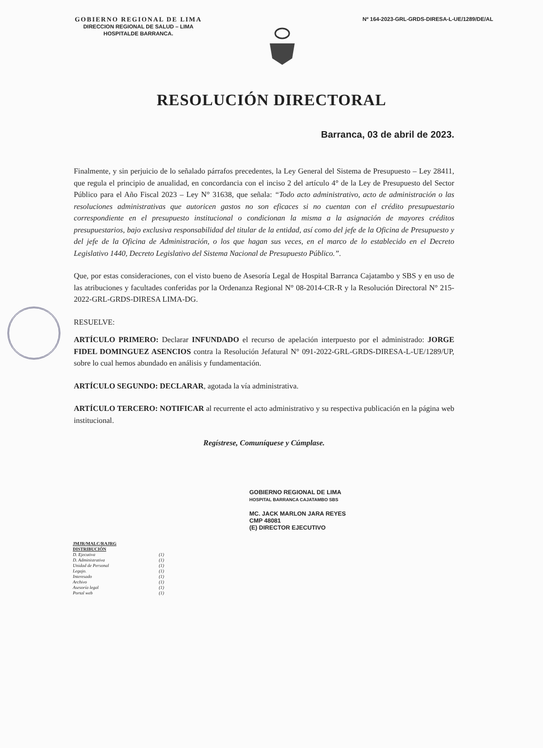GOBIERNO REGIONAL DE LIMA
DIRECCION REGIONAL DE SALUD – LIMA
HOSPITALDE BARRANCA.
Nº 164-2023-GRL-GRDS-DIRESA-L-UE/1289/DE/AL
RESOLUCIÓN DIRECTORAL
Barranca, 03 de abril de 2023.
Finalmente, y sin perjuicio de lo señalado párrafos precedentes, la Ley General del Sistema de Presupuesto – Ley 28411, que regula el principio de anualidad, en concordancia con el inciso 2 del artículo 4° de la Ley de Presupuesto del Sector Público para el Año Fiscal 2023 – Ley N° 31638, que señala: “Todo acto administrativo, acto de administración o las resoluciones administrativas que autoricen gastos no son eficaces si no cuentan con el crédito presupuestario correspondiente en el presupuesto institucional o condicionan la misma a la asignación de mayores créditos presupuestarios, bajo exclusiva responsabilidad del titular de la entidad, así como del jefe de la Oficina de Presupuesto y del jefe de la Oficina de Administración, o los que hagan sus veces, en el marco de lo establecido en el Decreto Legislativo 1440, Decreto Legislativo del Sistema Nacional de Presupuesto Público.”.
Que, por estas consideraciones, con el visto bueno de Asesoría Legal de Hospital Barranca Cajatambo y SBS y en uso de las atribuciones y facultades conferidas por la Ordenanza Regional N° 08-2014-CR-R y la Resolución Directoral N° 215-2022-GRL-GRDS-DIRESA LIMA-DG.
RESUELVE:
ARTÍCULO PRIMERO: Declarar INFUNDADO el recurso de apelación interpuesto por el administrado: JORGE FIDEL DOMINGUEZ ASENCIOS contra la Resolución Jefatural N° 091-2022-GRL-GRDS-DIRESA-L-UE/1289/UP, sobre lo cual hemos abundado en análisis y fundamentación.
ARTÍCULO SEGUNDO: DECLARAR, agotada la vía administrativa.
ARTÍCULO TERCERO: NOTIFICAR al recurrente el acto administrativo y su respectiva publicación en la página web institucional.
Regístrese, Comuníquese y Cúmplase.
GOBIERNO REGIONAL DE LIMA
HOSPITAL BARRANCA CAJATAMBO SBS
MC. JACK MARLON JARA REYES
CMP 48081
(E) DIRECTOR EJECUTIVO
JMJR/MALC/RAJRG
DISTRIBUCIÓN
| D. Ejecutiva | (1) |
| D. Administrativa | (1) |
| Unidad de Personal | (1) |
| Legajo. | (1) |
| Interesado | (1) |
| Archivo | (1) |
| Asesoría legal | (1) |
| Portal web | (1) |